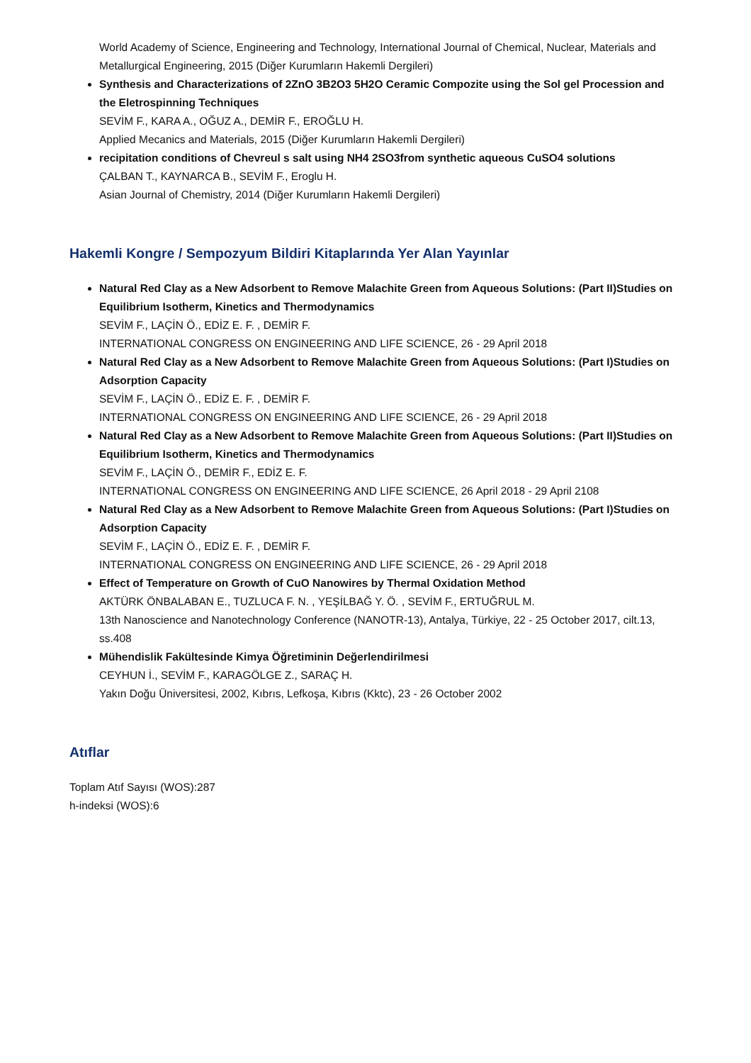World Academy of Science, Engineering and Technology, International Journal of Chemical, Nuclear, Materials and Metallurgical Engineering, 2015 (Diğer Kurumların Hakemli Dergileri)
Synthesis and Characterizations of 2ZnO 3B2O3 5H2O Ceramic Compozite using the Sol gel Procession and the Eletrospinning Techniques
SEVİM F., KARA A., OĞUZ A., DEMİR F., EROĞLU H.
Applied Mecanics and Materials, 2015 (Diğer Kurumların Hakemli Dergileri)
recipitation conditions of Chevreul s salt using NH4 2SO3from synthetic aqueous CuSO4 solutions
ÇALBAN T., KAYNARCA B., SEVİM F., Eroglu H.
Asian Journal of Chemistry, 2014 (Diğer Kurumların Hakemli Dergileri)
Hakemli Kongre / Sempozyum Bildiri Kitaplarında Yer Alan Yayınlar
Natural Red Clay as a New Adsorbent to Remove Malachite Green from Aqueous Solutions: (Part II)Studies on Equilibrium Isotherm, Kinetics and Thermodynamics
SEVİM F., LAÇİN Ö., EDİZ E. F. , DEMİR F.
INTERNATIONAL CONGRESS ON ENGINEERING AND LIFE SCIENCE, 26 - 29 April 2018
Natural Red Clay as a New Adsorbent to Remove Malachite Green from Aqueous Solutions: (Part I)Studies on Adsorption Capacity
SEVİM F., LAÇİN Ö., EDİZ E. F. , DEMİR F.
INTERNATIONAL CONGRESS ON ENGINEERING AND LIFE SCIENCE, 26 - 29 April 2018
Natural Red Clay as a New Adsorbent to Remove Malachite Green from Aqueous Solutions: (Part II)Studies on Equilibrium Isotherm, Kinetics and Thermodynamics
SEVİM F., LAÇİN Ö., DEMİR F., EDİZ E. F.
INTERNATIONAL CONGRESS ON ENGINEERING AND LIFE SCIENCE, 26 April 2018 - 29 April 2108
Natural Red Clay as a New Adsorbent to Remove Malachite Green from Aqueous Solutions: (Part I)Studies on Adsorption Capacity
SEVİM F., LAÇİN Ö., EDİZ E. F. , DEMİR F.
INTERNATIONAL CONGRESS ON ENGINEERING AND LIFE SCIENCE, 26 - 29 April 2018
Effect of Temperature on Growth of CuO Nanowires by Thermal Oxidation Method
AKTÜRK ÖNBALABAN E., TUZLUCA F. N. , YEŞİLBAĞ Y. Ö. , SEVİM F., ERTUĞRUL M.
13th Nanoscience and Nanotechnology Conference (NANOTR-13), Antalya, Türkiye, 22 - 25 October 2017, cilt.13, ss.408
Mühendislik Fakültesinde Kimya Öğretiminin Değerlendirilmesi
CEYHUN İ., SEVİM F., KARAGÖLGE Z., SARAÇ H.
Yakın Doğu Üniversitesi, 2002, Kıbrıs, Lefkoşa, Kıbrıs (Kktc), 23 - 26 October 2002
Atıflar
Toplam Atıf Sayısı (WOS):287
h-indeksi (WOS):6